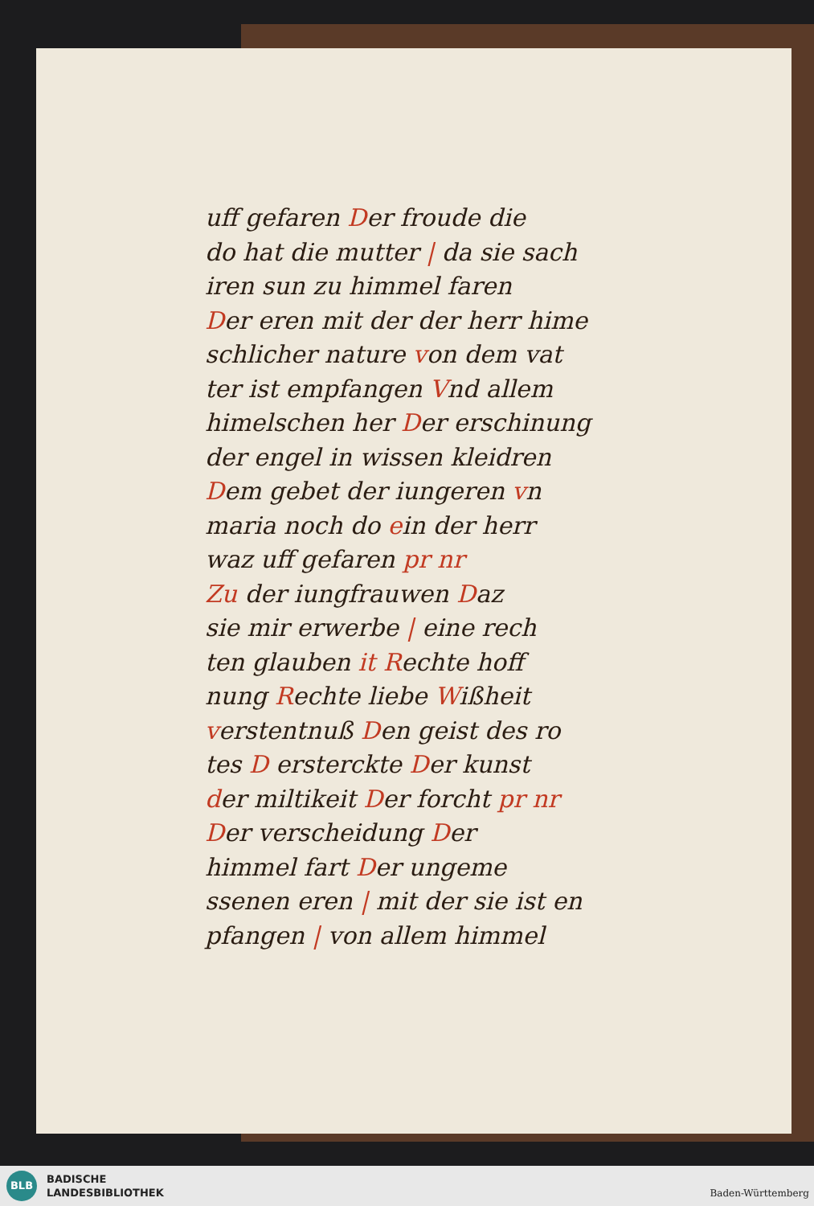uff gefaren Der froude die
do hat die mutter | da sie sach
iren sun zu himmel faren
Der eren mit der der herr hime
schlicher nature von dem vat
ter ist empfangen Vnd allem
himelschen her Der erschinung
der engel in wissen kleidren
Dem gebet der iungeren vn
maria noch do ein der herr
waz uff gefaren pr nr
Zu der iungfrauwen Daz
sie mir erwerbe | eine rech
ten glauben it Rechte hoff
nung Rechte liebe Wißheit
verstentnuß Den geist des ro
tes D ersterckte Der kunst
der miltikeit Der forcht pr nr
Der verscheidung Der
himmel fart Der ungeme
ssenen eren | mit der sie ist en
pfangen | von allem himmel
BLB
BADISCHE
LANDESBIBLIOTHEK
Baden-Württemberg